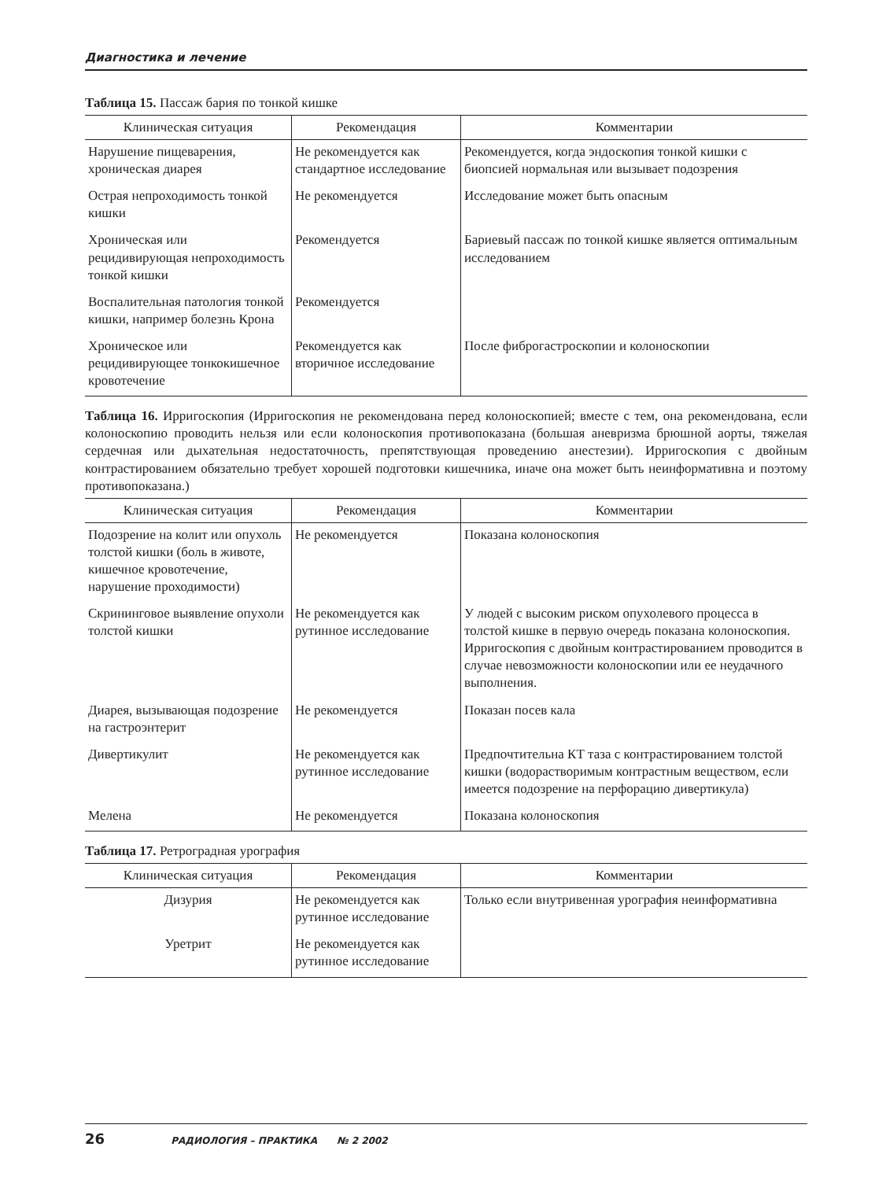Диагностика и лечение
Таблица 15. Пассаж бария по тонкой кишке
| Клиническая ситуация | Рекомендация | Комментарии |
| --- | --- | --- |
| Нарушение пищеварения, хроническая диарея | Не рекомендуется как стандартное исследование | Рекомендуется, когда эндоскопия тонкой кишки с биопсией нормальная или вызывает подозрения |
| Острая непроходимость тонкой кишки | Не рекомендуется | Исследование может быть опасным |
| Хроническая или рецидивирующая непроходимость тонкой кишки | Рекомендуется | Бариевый пассаж по тонкой кишке является оптимальным исследованием |
| Воспалительная патология тонкой кишки, например болезнь Крона | Рекомендуется | |
| Хроническое или рецидивирующее тонкокишечное кровотечение | Рекомендуется как вторичное исследование | После фиброгастроскопии и колоноскопии |
Таблица 16. Ирригоскопия (Ирригоскопия не рекомендована перед колоноскопией; вместе с тем, она рекомендована, если колоноскопию проводить нельзя или если колоноскопия противопоказана (большая аневризма брюшной аорты, тяжелая сердечная или дыхательная недостаточность, препятствующая проведению анестезии). Ирригоскопия с двойным контрастированием обязательно требует хорошей подготовки кишечника, иначе она может быть неинформативна и поэтому противопоказана.)
| Клиническая ситуация | Рекомендация | Комментарии |
| --- | --- | --- |
| Подозрение на колит или опухоль толстой кишки (боль в животе, кишечное кровотечение, нарушение проходимости) | Не рекомендуется | Показана колоноскопия |
| Скрининговое выявление опухоли толстой кишки | Не рекомендуется как рутинное исследование | У людей с высоким риском опухолевого процесса в толстой кишке в первую очередь показана колоноскопия. Ирригоскопия с двойным контрастированием проводится в случае невозможности колоноскопии или ее неудачного выполнения. |
| Диарея, вызывающая подозрение на гастроэнтерит | Не рекомендуется | Показан посев кала |
| Дивертикулит | Не рекомендуется как рутинное исследование | Предпочтительна КТ таза с контрастированием толстой кишки (водорастворимым контрастным веществом, если имеется подозрение на перфорацию дивертикула) |
| Мелена | Не рекомендуется | Показана колоноскопия |
Таблица 17. Ретроградная урография
| Клиническая ситуация | Рекомендация | Комментарии |
| --- | --- | --- |
| Дизурия | Не рекомендуется как рутинное исследование | Только если внутривенная урография неинформативна |
| Уретрит | Не рекомендуется как рутинное исследование | |
26 РАДИОЛОГИЯ – ПРАКТИКА № 2 2002